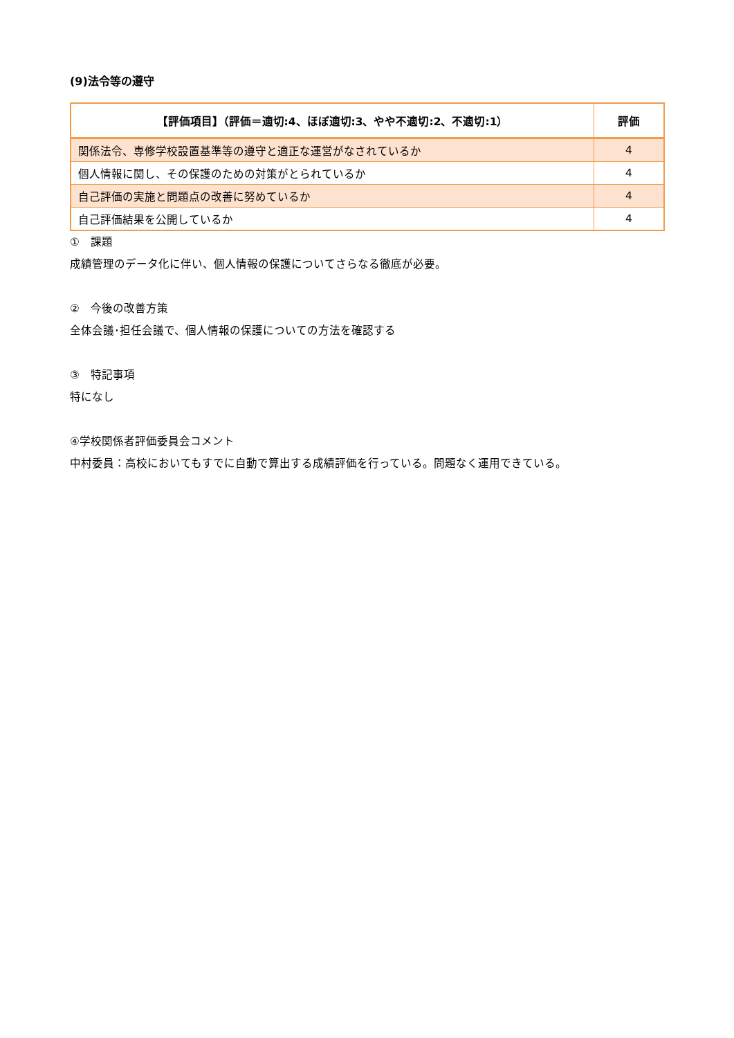(9)法令等の遵守
| 【評価項目】（評価＝適切:4、ほぼ適切:3、やや不適切:2、不適切:1） | 評価 |
| --- | --- |
| 関係法令、専修学校設置基準等の遵守と適正な運営がなされているか | 4 |
| 個人情報に関し、その保護のための対策がとられているか | 4 |
| 自己評価の実施と問題点の改善に努めているか | 4 |
| 自己評価結果を公開しているか | 4 |
①　課題
成績管理のデータ化に伴い、個人情報の保護についてさらなる徹底が必要。
②　今後の改善方策
全体会議･担任会議で、個人情報の保護についての方法を確認する
③　特記事項
特になし
④学校関係者評価委員会コメント
中村委員：高校においてもすでに自動で算出する成績評価を行っている。問題なく運用できている。